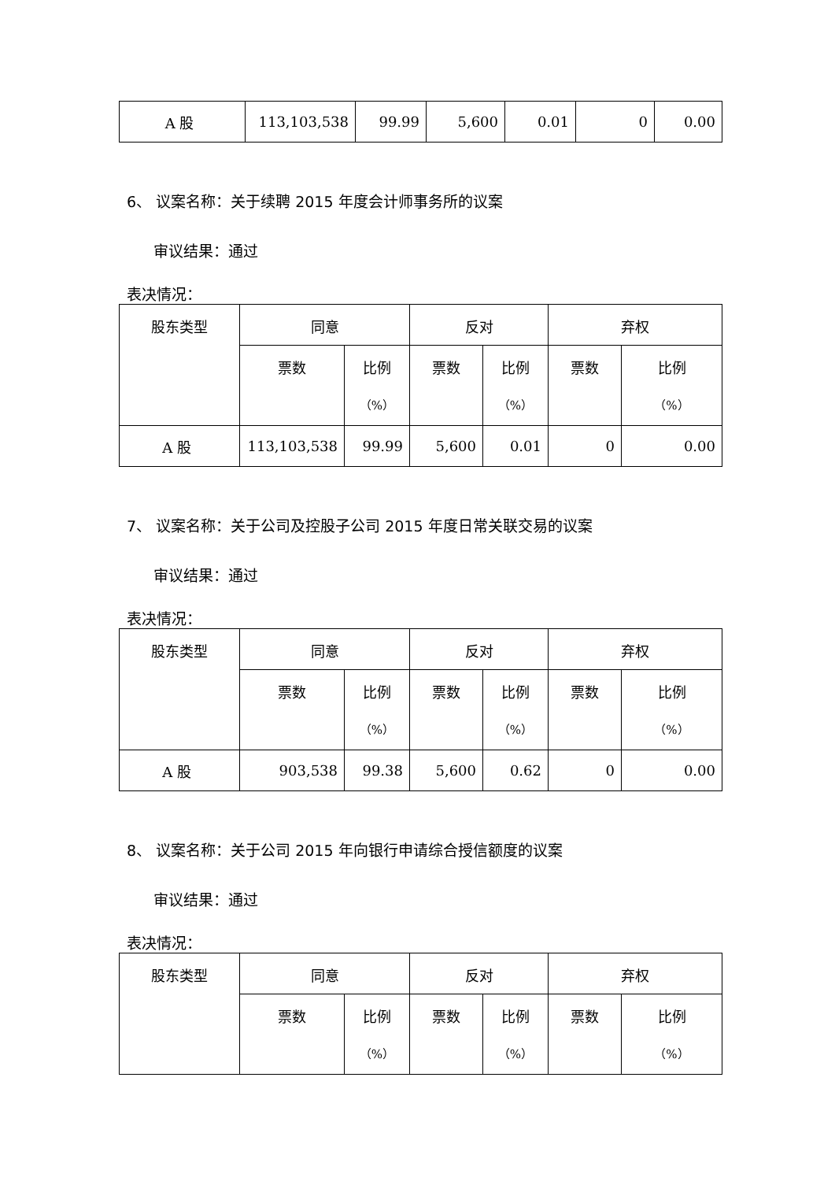| A 股 | 113,103,538 | 99.99 | 5,600 | 0.01 | 0 | 0.00 |
6、 议案名称：关于续聘 2015 年度会计师事务所的议案
审议结果：通过
表决情况：
| 股东类型 | 同意 | | 反对 | | 弃权 | |
| --- | --- | --- | --- | --- | --- | --- |
| | 票数 | 比例 （%） | 票数 | 比例 （%） | 票数 | 比例 （%） |
| A 股 | 113,103,538 | 99.99 | 5,600 | 0.01 | 0 | 0.00 |
7、 议案名称：关于公司及控股子公司 2015 年度日常关联交易的议案
审议结果：通过
表决情况：
| 股东类型 | 同意 | | 反对 | | 弃权 | |
| --- | --- | --- | --- | --- | --- | --- |
| | 票数 | 比例 （%） | 票数 | 比例 （%） | 票数 | 比例 （%） |
| A 股 | 903,538 | 99.38 | 5,600 | 0.62 | 0 | 0.00 |
8、 议案名称：关于公司 2015 年向银行申请综合授信额度的议案
审议结果：通过
表决情况：
| 股东类型 | 同意 | | 反对 | | 弃权 | |
| --- | --- | --- | --- | --- | --- | --- |
| | 票数 | 比例 （%） | 票数 | 比例 （%） | 票数 | 比例 （%） |